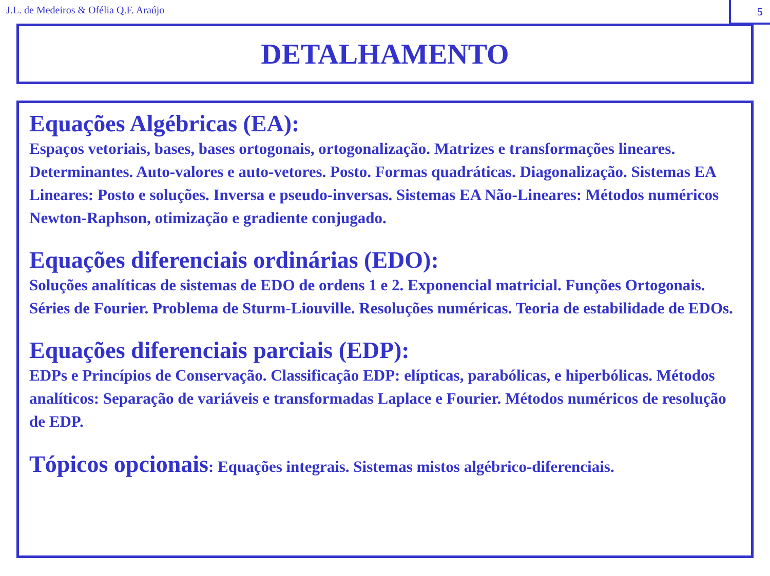J.L. de Medeiros & Ofélia Q.F. Araújo
5
DETALHAMENTO
Equações Algébricas (EA):
Espaços vetoriais, bases, bases ortogonais, ortogonalização. Matrizes e transformações lineares. Determinantes. Auto-valores e auto-vetores. Posto. Formas quadráticas. Diagonalização. Sistemas EA Lineares: Posto e soluções. Inversa e pseudo-inversas. Sistemas EA Não-Lineares: Métodos numéricos Newton-Raphson, otimização e gradiente conjugado.
Equações diferenciais ordinárias (EDO):
Soluções analíticas de sistemas de EDO de ordens 1 e 2. Exponencial matricial. Funções Ortogonais. Séries de Fourier. Problema de Sturm-Liouville. Resoluções numéricas. Teoria de estabilidade de EDOs.
Equações diferenciais parciais (EDP):
EDPs e Princípios de Conservação. Classificação EDP: elípticas, parabólicas, e hiperbólicas. Métodos analíticos: Separação de variáveis e transformadas Laplace e Fourier. Métodos numéricos de resolução de EDP.
Tópicos opcionais: Equações integrais. Sistemas mistos algébrico-diferenciais.